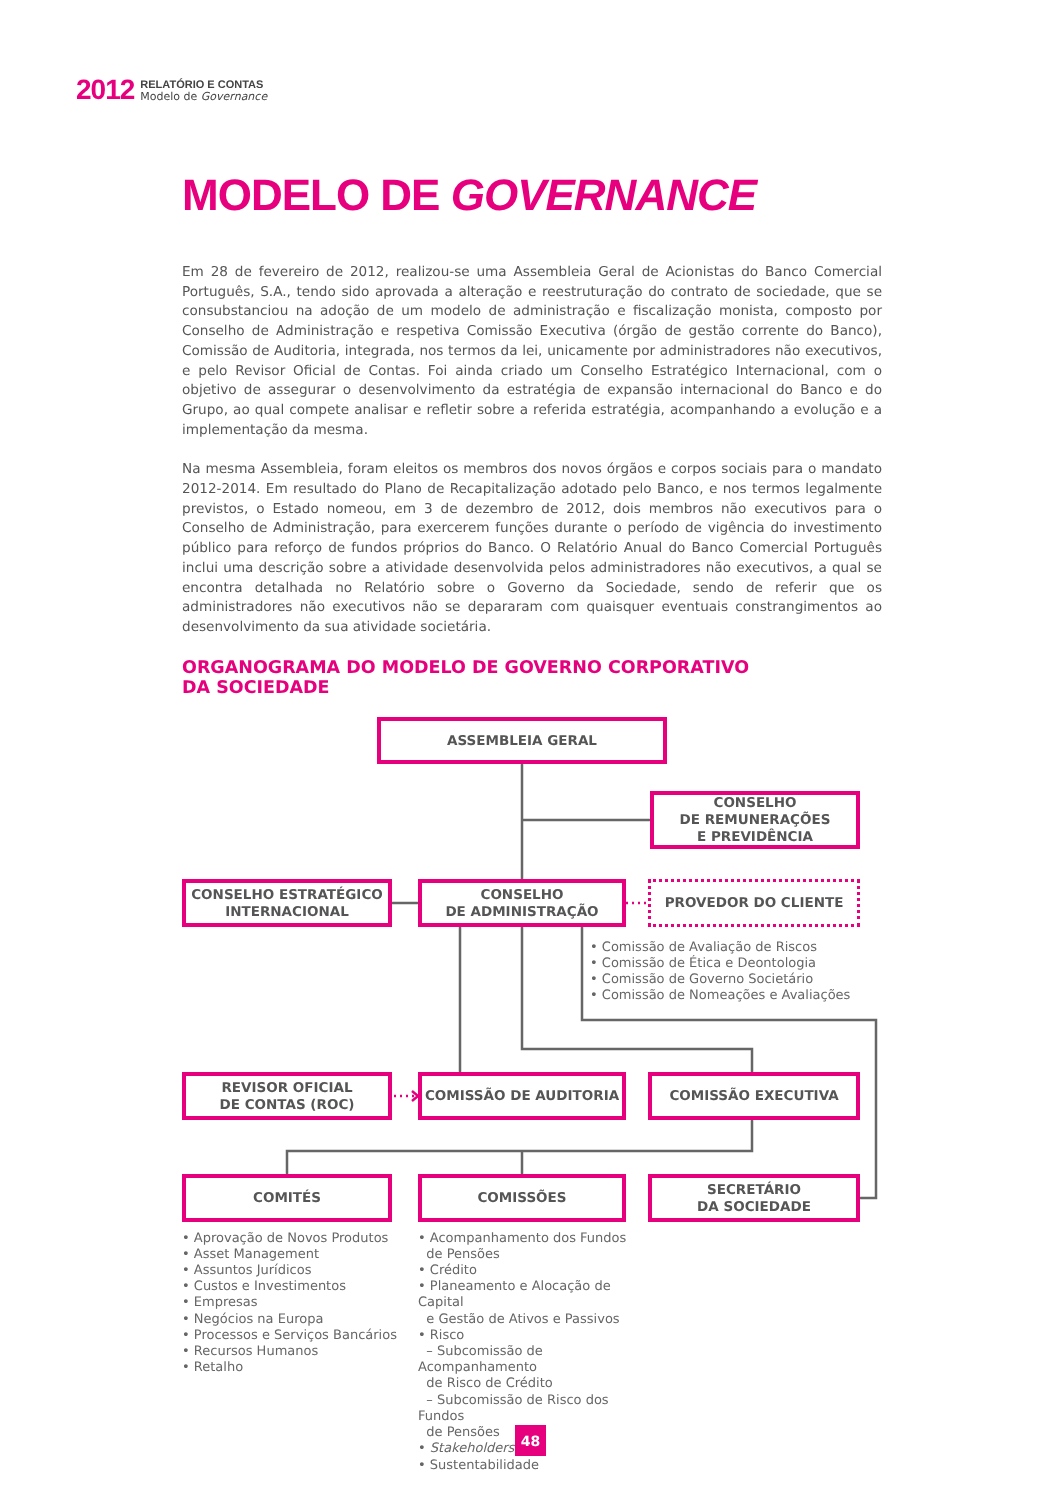2012
RELATÓRIO E CONTAS
Modelo de Governance
MODELO DE GOVERNANCE
Em 28 de fevereiro de 2012, realizou-se uma Assembleia Geral de Acionistas do Banco Comercial Português, S.A., tendo sido aprovada a alteração e reestruturação do contrato de sociedade, que se consubstanciou na adoção de um modelo de administração e fiscalização monista, composto por Conselho de Administração e respetiva Comissão Executiva (órgão de gestão corrente do Banco), Comissão de Auditoria, integrada, nos termos da lei, unicamente por administradores não executivos, e pelo Revisor Oficial de Contas. Foi ainda criado um Conselho Estratégico Internacional, com o objetivo de assegurar o desenvolvimento da estratégia de expansão internacional do Banco e do Grupo, ao qual compete analisar e refletir sobre a referida estratégia, acompanhando a evolução e a implementação da mesma.
Na mesma Assembleia, foram eleitos os membros dos novos órgãos e corpos sociais para o mandato 2012-2014. Em resultado do Plano de Recapitalização adotado pelo Banco, e nos termos legalmente previstos, o Estado nomeou, em 3 de dezembro de 2012, dois membros não executivos para o Conselho de Administração, para exercerem funções durante o período de vigência do investimento público para reforço de fundos próprios do Banco. O Relatório Anual do Banco Comercial Português inclui uma descrição sobre a atividade desenvolvida pelos administradores não executivos, a qual se encontra detalhada no Relatório sobre o Governo da Sociedade, sendo de referir que os administradores não executivos não se depararam com quaisquer eventuais constrangimentos ao desenvolvimento da sua atividade societária.
ORGANOGRAMA DO MODELO DE GOVERNO CORPORATIVO
DA SOCIEDADE
ASSEMBLEIA GERAL
CONSELHO
DE REMUNERAÇÕES
E PREVIDÊNCIA
CONSELHO ESTRATÉGICO
INTERNACIONAL
CONSELHO
DE ADMINISTRAÇÃO
PROVEDOR DO CLIENTE
• Comissão de Avaliação de Riscos
• Comissão de Ética e Deontologia
• Comissão de Governo Societário
• Comissão de Nomeações e Avaliações
REVISOR OFICIAL
DE CONTAS (ROC)
COMISSÃO DE AUDITORIA COMISSÃO EXECUTIVA
COMITÉS COMISSÕES SECRETÁRIO
DA SOCIEDADE
• Aprovação de Novos Produtos
• Asset Management
• Assuntos Jurídicos
• Custos e Investimentos
• Empresas
• Negócios na Europa
• Processos e Serviços Bancários
• Recursos Humanos
• Retalho
• Acompanhamento dos Fundos
de Pensões
• Crédito
• Planeamento e Alocação de Capital
e Gestão de Ativos e Passivos
• Risco
– Subcomissão de Acompanhamento
de Risco de Crédito
– Subcomissão de Risco dos Fundos
de Pensões
• Stakeholders
• Sustentabilidade
48